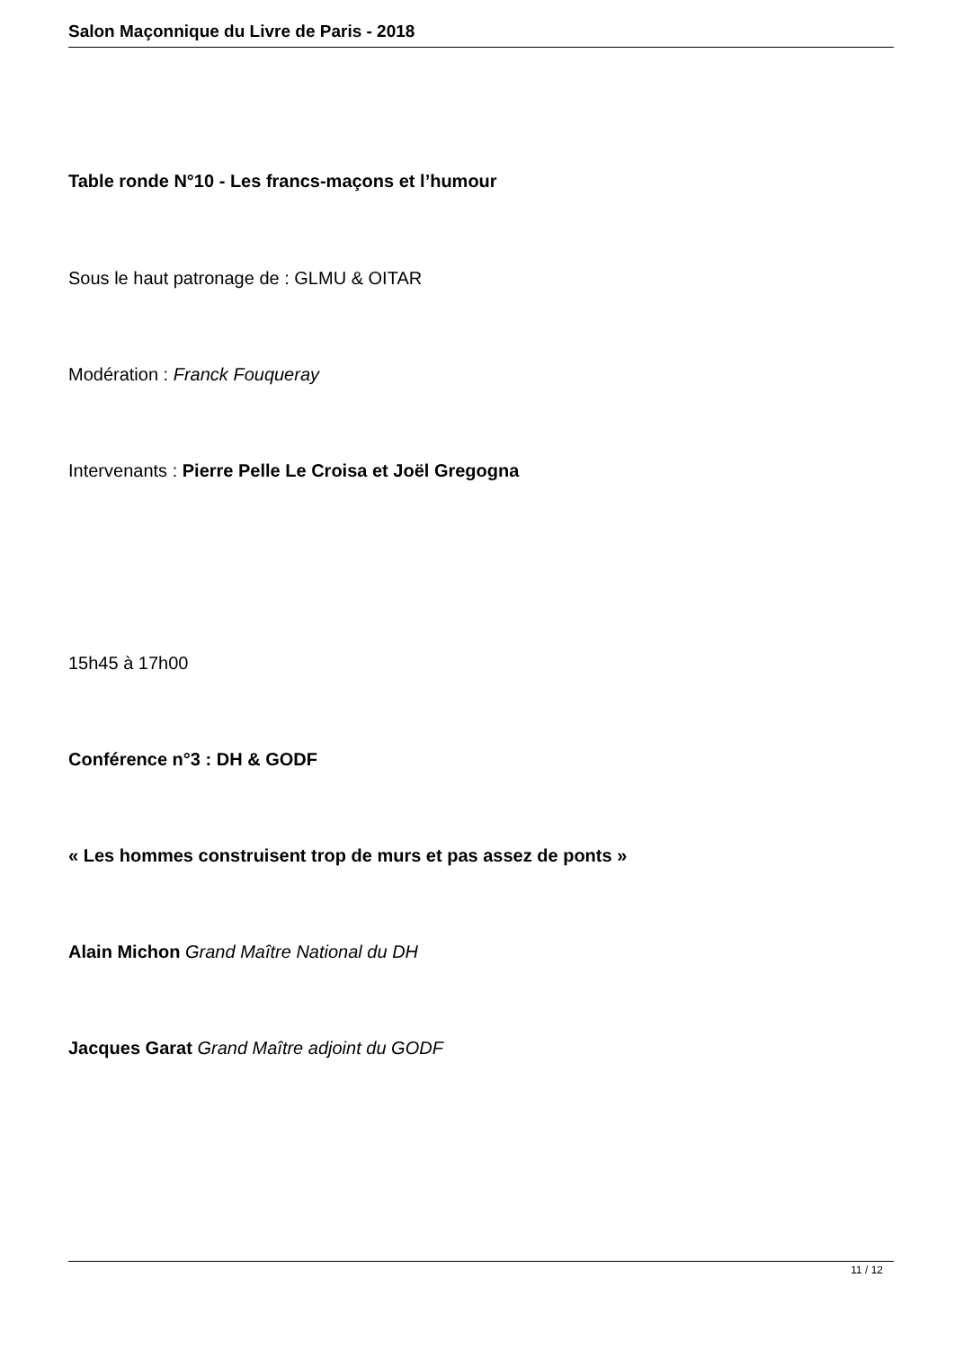Salon Maçonnique du Livre de Paris - 2018
Table ronde N°10 - Les francs-maçons et l’humour
Sous le haut patronage de : GLMU & OITAR
Modération : Franck Fouqueray
Intervenants : Pierre Pelle Le Croisa et Joël Gregogna
15h45 à 17h00
Conférence n°3 : DH & GODF
« Les hommes construisent trop de murs et pas assez de ponts »
Alain Michon Grand Maître National du DH
Jacques Garat Grand Maître adjoint du GODF
11 / 12